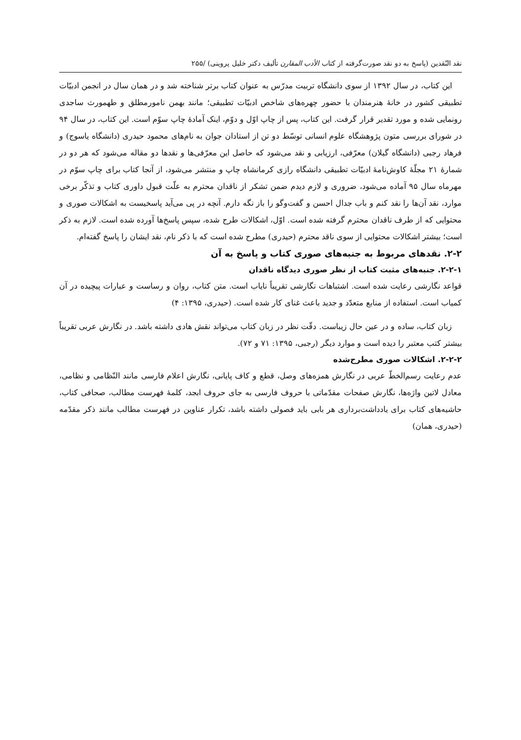نقد النّقدین (پاسخ به دو نقد صورت‌گرفته از کتاب الأدب المقارن تألیف دکتر خلیل پروینی) /۲۵۵
این کتاب، در سال ۱۳۹۲ از سوی دانشگاه تربیت مدرّس به عنوان کتاب برتر شناخته شد و در همان سال در انجمن ادبیّات تطبیقی کشور در خانهٔ هنرمندان با حضور چهره‌های شاخص ادبیّات تطبیقی؛ مانند بهمن نامورمطلق و طهمورث ساجدی رونمایی شده و مورد تقدیر قرار گرفت. این کتاب، پس از چاپ اوّل و دوّم، اینک آمادهٔ چاپ سوّم است. این کتاب، در سال ۹۴ در شورای بررسی متون پژوهشگاه علوم انسانی توسّط دو تن از استادان جوان به نام‌های محمود حیدری (دانشگاه یاسوج) و فرهاد رجبی (دانشگاه گیلان) معرّفی، ارزیابی و نقد می‌شود که حاصل این معرّفی‌ها و نقدها دو مقاله می‌شود که هر دو در شمارهٔ ۲۱ مجلّهٔ کاوش‌نامهٔ ادبیّات تطبیقی دانشگاه رازی کرمانشاه چاپ و منتشر می‌شود، از آنجا کتاب برای چاپ سوّم در مهرماه سال ۹۵ آماده می‌شود، ضروری و لازم دیدم ضمن تشکر از ناقدان محترم به علّت قبول داوری کتاب و تذکّر برخی موارد، نقد آن‌ها را نقد کنم و باب جدال احسن و گفت‌وگو را باز نگه دارم. آنچه در پی می‌آید پاسخیست به اشکالات صوری و محتوایی که از طرف ناقدان محترم گرفته شده است. اوّل، اشکالات طرح شده، سپس پاسخ‌ها آورده شده است. لازم به ذکر است؛ بیشتر اشکالات محتوایی از سوی ناقد محترم (حیدری) مطرح شده است که با ذکر نام، نقد ایشان را پاسخ گفته‌ام.
۲-۲. نقدهای مربوط به جنبه‌های صوری کتاب و پاسخ به آن
۲-۲-۱. جنبه‌های مثبت کتاب از نظر صوری دیدگاه ناقدان
قواعد نگارشی رعایت شده است. اشتباهات نگارشی تقریباً نایاب است. متن کتاب، روان و رساست و عبارات پیچیده در آن کمیاب است. استفاده از منابع متعدّد و جدید باعث غنای کار شده است. (حیدری، ۱۳۹۵: ۴)
زبان کتاب، ساده و در عین حال زیباست. دقّت نظر در زبان کتاب می‌تواند نقش هادی داشته باشد. در نگارش عربی تقریباً بیشتر کتب معتبر را دیده است و موارد دیگر (رجبی، ۱۳۹۵: ۷۱ و ۷۲).
۲-۲-۲. اشکالات صوری مطرح‌شده
عدم رعایت رسم‌الخطّ عربی در نگارش همزه‌های وصل، قطع و کاف پایانی، نگارش اعلام فارسی مانند النّظامی و نظامی، معادل لاتین واژه‌ها، نگارش صفحات مقدّماتی با حروف فارسی به جای حروف ابجد، کلمهٔ فهرست مطالب، صحافی کتاب، حاشیه‌های کتاب برای یادداشت‌برداری هر بابی باید فصولی داشته باشد، تکرار عناوین در فهرست مطالب مانند ذکر مقدّمه (حیدری، همان)